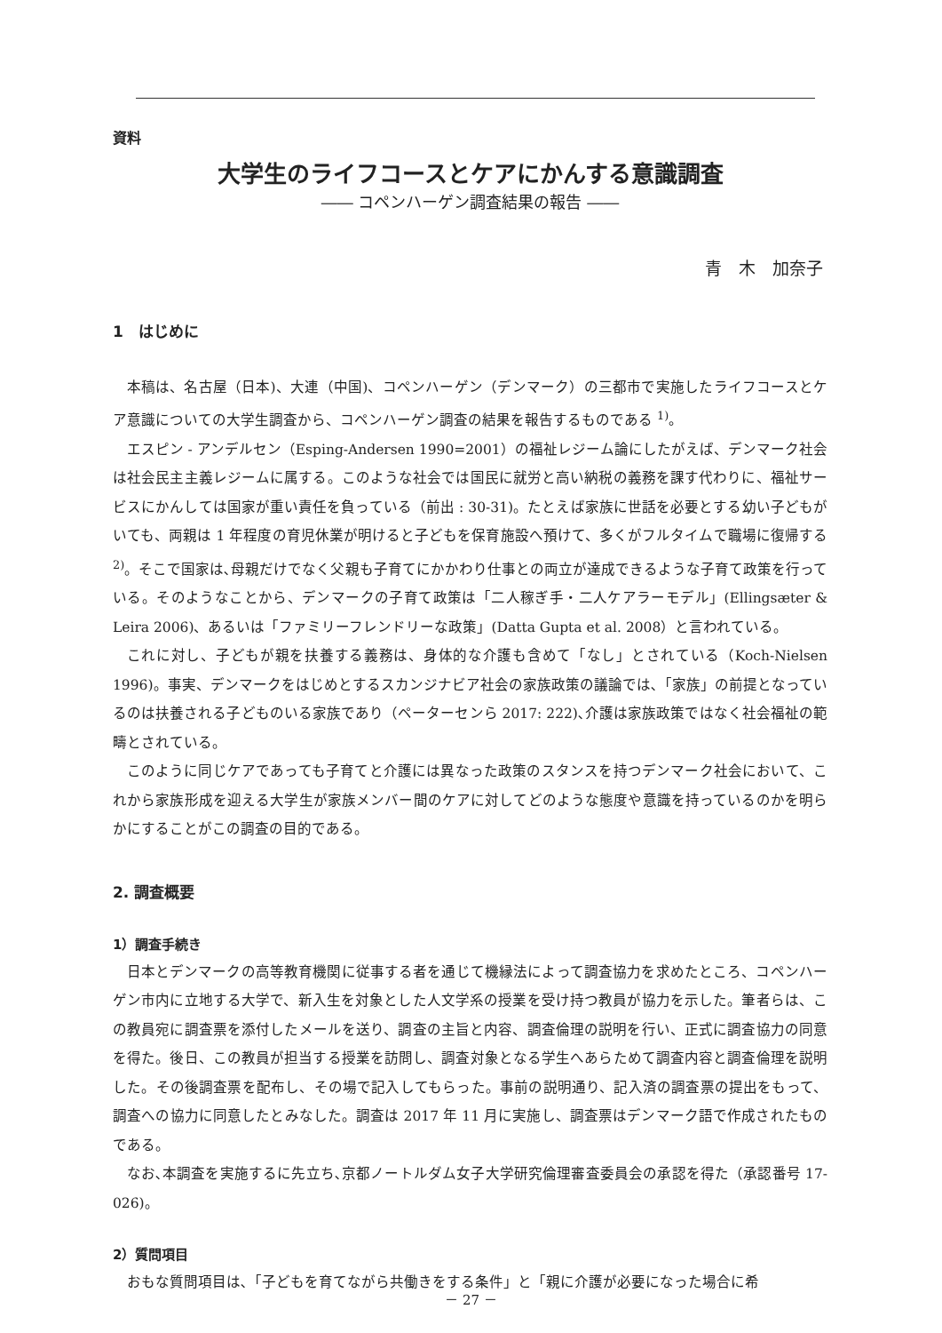資料
大学生のライフコースとケアにかんする意識調査
―― コペンハーゲン調査結果の報告 ――
青　木　加奈子
1　はじめに
本稿は、名古屋（日本)、大連（中国)、コペンハーゲン（デンマーク）の三都市で実施したライフコースとケア意識についての大学生調査から、コペンハーゲン調査の結果を報告するものである <sup>1)</sup>。
エスピン - アンデルセン（Esping-Andersen 1990=2001）の福祉レジーム論にしたがえば、デンマーク社会は社会民主主義レジームに属する。このような社会では国民に就労と高い納税の義務を課す代わりに、福祉サービスにかんしては国家が重い責任を負っている（前出 : 30-31)。たとえば家族に世話を必要とする幼い子どもがいても、両親は 1 年程度の育児休業が明けると子どもを保育施設へ預けて、多くがフルタイムで職場に復帰する <sup>2)</sup>。そこで国家は､母親だけでなく父親も子育てにかかわり仕事との両立が達成できるような子育て政策を行っている。そのようなことから、デンマークの子育て政策は「二人稼ぎ手・二人ケアラーモデル」(Ellingsæter & Leira 2006)、あるいは「ファミリーフレンドリーな政策」(Datta Gupta et al. 2008）と言われている。
これに対し、子どもが親を扶養する義務は、身体的な介護も含めて「なし」とされている（Koch-Nielsen 1996)。事実、デンマークをはじめとするスカンジナビア社会の家族政策の議論では､「家族」の前提となっているのは扶養される子どものいる家族であり（ペーターセンら 2017: 222)､介護は家族政策ではなく社会福祉の範疇とされている。
このように同じケアであっても子育てと介護には異なった政策のスタンスを持つデンマーク社会において、これから家族形成を迎える大学生が家族メンバー間のケアに対してどのような態度や意識を持っているのかを明らかにすることがこの調査の目的である。
2. 調査概要
1）調査手続き
日本とデンマークの高等教育機関に従事する者を通じて機縁法によって調査協力を求めたところ、コペンハーゲン市内に立地する大学で、新入生を対象とした人文学系の授業を受け持つ教員が協力を示した。筆者らは、この教員宛に調査票を添付したメールを送り、調査の主旨と内容、調査倫理の説明を行い、正式に調査協力の同意を得た。後日、この教員が担当する授業を訪問し、調査対象となる学生へあらためて調査内容と調査倫理を説明した。その後調査票を配布し、その場で記入してもらった。事前の説明通り、記入済の調査票の提出をもって、調査への協力に同意したとみなした。調査は 2017 年 11 月に実施し、調査票はデンマーク語で作成されたものである。
なお､本調査を実施するに先立ち､京都ノートルダム女子大学研究倫理審査委員会の承認を得た（承認番号 17-026)。
2）質問項目
おもな質問項目は､「子どもを育てながら共働きをする条件」と「親に介護が必要になった場合に希
－ 27 －